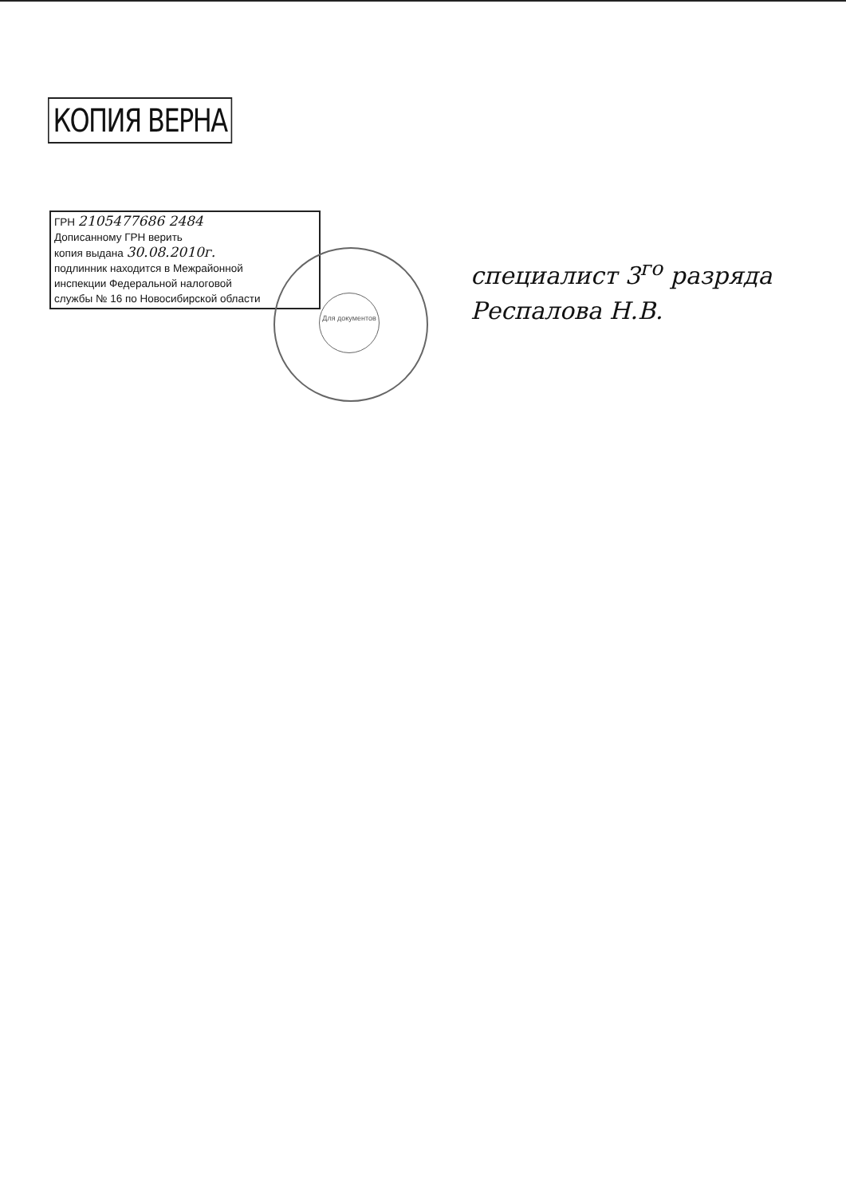КОПИЯ ВЕРНА
ГРН 2105477686 2484
Дописанному ГРН верить
копия выдана 30.08.2010г.
подлинник находится в Межрайонной
инспекции Федеральной налоговой
службы № 16 по Новосибирской области
Для документов
специалист 3<sup>го</sup> разряда
Респалова Н.В.